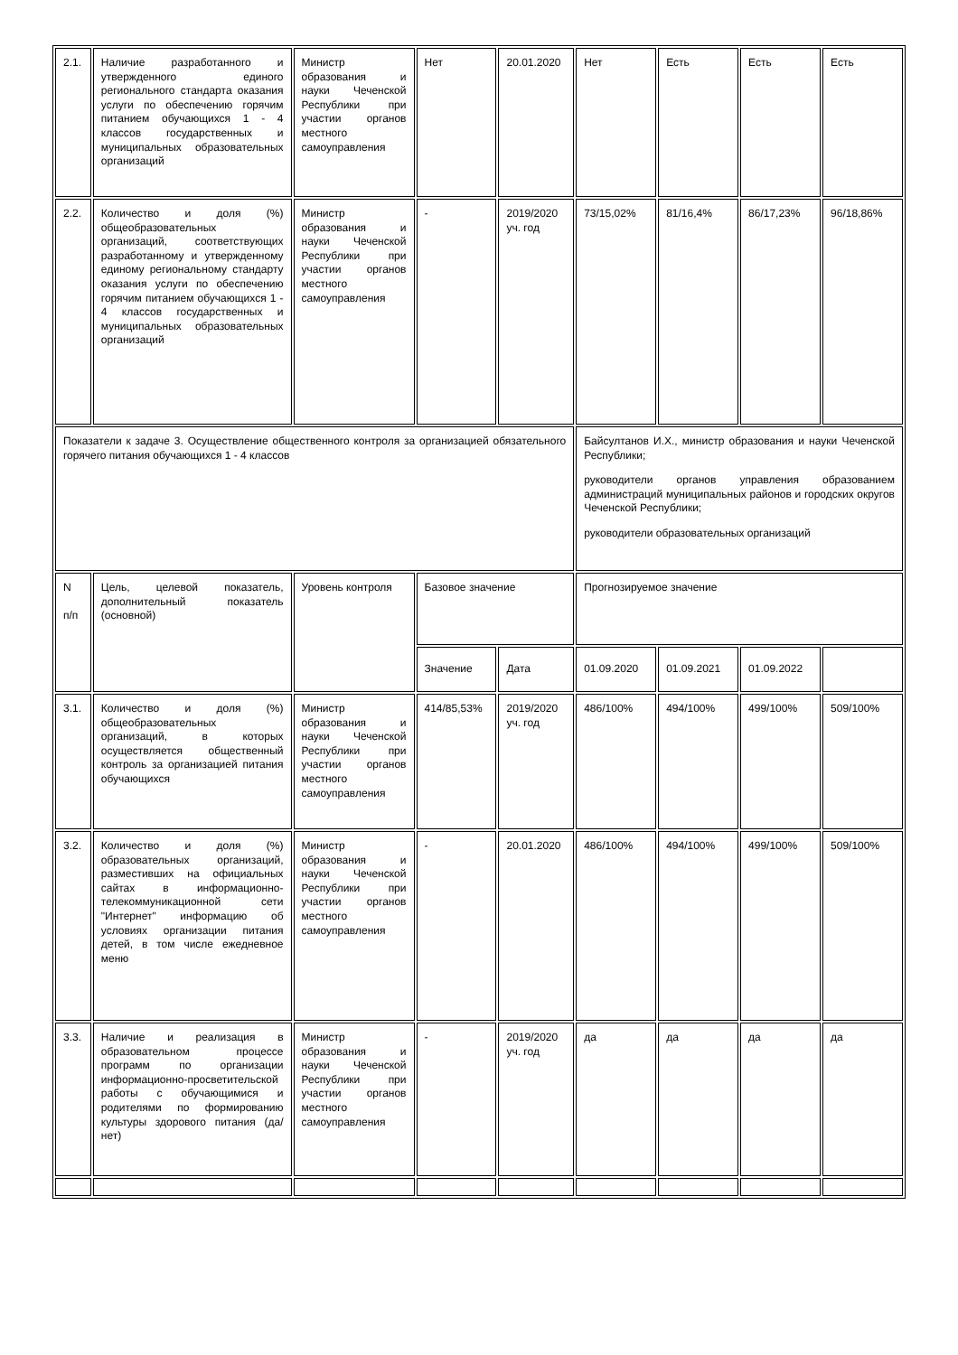| 2.1. | Наличие разработанного и утвержденного единого регионального стандарта оказания услуги по обеспечению горячим питанием обучающихся 1 - 4 классов государственных и муниципальных образовательных организаций | Министр образования и науки Чеченской Республики при участии органов местного самоуправления | Нет | 20.01.2020 | Нет | Есть | Есть | Есть |
| 2.2. | Количество и доля (%) общеобразовательных организаций, соответствующих разработанному и утвержденному единому региональному стандарту оказания услуги по обеспечению горячим питанием обучающихся 1 - 4 классов государственных и муниципальных образовательных организаций | Министр образования и науки Чеченской Республики при участии органов местного самоуправления | - | 2019/2020 уч. год | 73/15,02% | 81/16,4% | 86/17,23% | 96/18,86% |
| Показатели к задаче 3. Осуществление общественного контроля за организацией обязательного горячего питания обучающихся 1 - 4 классов | | | | | Байсултанов И.Х., министр образования и науки Чеченской Республики; руководители органов управления образованием администраций муниципальных районов и городских округов Чеченской Республики; руководители образовательных организаций | | | |
| N п/п | Цель, целевой показатель, дополнительный показатель (основной) | Уровень контроля | Базовое значение | | Прогнозируемое значение | | | |
| | | | Значение | Дата | 01.09.2020 | 01.09.2021 | 01.09.2022 | |
| 3.1. | Количество и доля (%) общеобразовательных организаций, в которых осуществляется общественный контроль за организацией питания обучающихся | Министр образования и науки Чеченской Республики при участии органов местного самоуправления | 414/85,53% | 2019/2020 уч. год | 486/100% | 494/100% | 499/100% | 509/100% |
| 3.2. | Количество и доля (%) образовательных организаций, разместивших на официальных сайтах в информационно-телекоммуникационной сети "Интернет" информацию об условиях организации питания детей, в том числе ежедневное меню | Министр образования и науки Чеченской Республики при участии органов местного самоуправления | - | 20.01.2020 | 486/100% | 494/100% | 499/100% | 509/100% |
| 3.3. | Наличие и реализация в образовательном процессе программ по организации информационно-просветительской работы с обучающимися и родителями по формированию культуры здорового питания (да/нет) | Министр образования и науки Чеченской Республики при участии органов местного самоуправления | - | 2019/2020 уч. год | да | да | да | да |